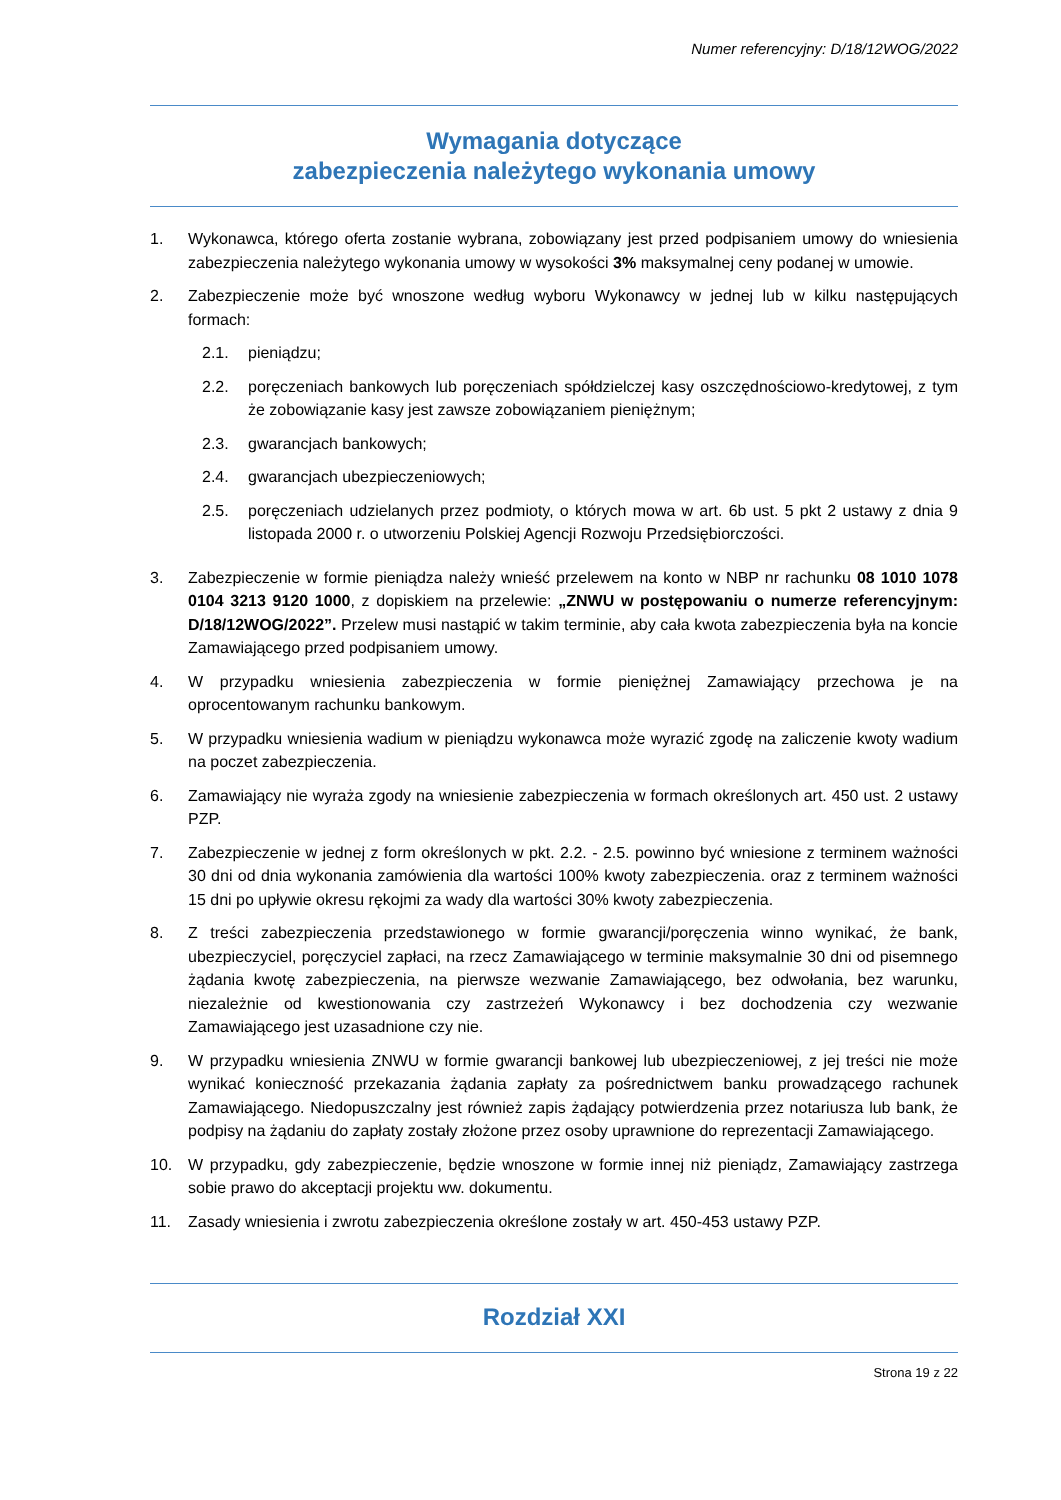Numer referencyjny: D/18/12WOG/2022
Wymagania dotyczące
zabezpieczenia należytego wykonania umowy
1. Wykonawca, którego oferta zostanie wybrana, zobowiązany jest przed podpisaniem umowy do wniesienia zabezpieczenia należytego wykonania umowy w wysokości 3% maksymalnej ceny podanej w umowie.
2. Zabezpieczenie może być wnoszone według wyboru Wykonawcy w jednej lub w kilku następujących formach:
2.1. pieniądzu;
2.2. poręczeniach bankowych lub poręczeniach spółdzielczej kasy oszczędnościowo-kredytowej, z tym że zobowiązanie kasy jest zawsze zobowiązaniem pieniężnym;
2.3. gwarancjach bankowych;
2.4. gwarancjach ubezpieczeniowych;
2.5. poręczeniach udzielanych przez podmioty, o których mowa w art. 6b ust. 5 pkt 2 ustawy z dnia 9 listopada 2000 r. o utworzeniu Polskiej Agencji Rozwoju Przedsiębiorczości.
3. Zabezpieczenie w formie pieniądza należy wnieść przelewem na konto w NBP nr rachunku 08 1010 1078 0104 3213 9120 1000, z dopiskiem na przelewie: „ZNWU w postępowaniu o numerze referencyjnym: D/18/12WOG/2022”. Przelew musi nastąpić w takim terminie, aby cała kwota zabezpieczenia była na koncie Zamawiającego przed podpisaniem umowy.
4. W przypadku wniesienia zabezpieczenia w formie pieniężnej Zamawiający przechowa je na oprocentowanym rachunku bankowym.
5. W przypadku wniesienia wadium w pieniądzu wykonawca może wyrazić zgodę na zaliczenie kwoty wadium na poczet zabezpieczenia.
6. Zamawiający nie wyraża zgody na wniesienie zabezpieczenia w formach określonych art. 450 ust. 2 ustawy PZP.
7. Zabezpieczenie w jednej z form określonych w pkt. 2.2. - 2.5. powinno być wniesione z terminem ważności 30 dni od dnia wykonania zamówienia dla wartości 100% kwoty zabezpieczenia. oraz z terminem ważności 15 dni po upływie okresu rękojmi za wady dla wartości 30% kwoty zabezpieczenia.
8. Z treści zabezpieczenia przedstawionego w formie gwarancji/poręczenia winno wynikać, że bank, ubezpieczyciel, poręczyciel zapłaci, na rzecz Zamawiającego w terminie maksymalnie 30 dni od pisemnego żądania kwotę zabezpieczenia, na pierwsze wezwanie Zamawiającego, bez odwołania, bez warunku, niezależnie od kwestionowania czy zastrzeżeń Wykonawcy i bez dochodzenia czy wezwanie Zamawiającego jest uzasadnione czy nie.
9. W przypadku wniesienia ZNWU w formie gwarancji bankowej lub ubezpieczeniowej, z jej treści nie może wynikać konieczność przekazania żądania zapłaty za pośrednictwem banku prowadzącego rachunek Zamawiającego. Niedopuszczalny jest również zapis żądający potwierdzenia przez notariusza lub bank, że podpisy na żądaniu do zapłaty zostały złożone przez osoby uprawnione do reprezentacji Zamawiającego.
10. W przypadku, gdy zabezpieczenie, będzie wnoszone w formie innej niż pieniądz, Zamawiający zastrzega sobie prawo do akceptacji projektu ww. dokumentu.
11. Zasady wniesienia i zwrotu zabezpieczenia określone zostały w art. 450-453 ustawy PZP.
Rozdział XXI
Strona 19 z 22